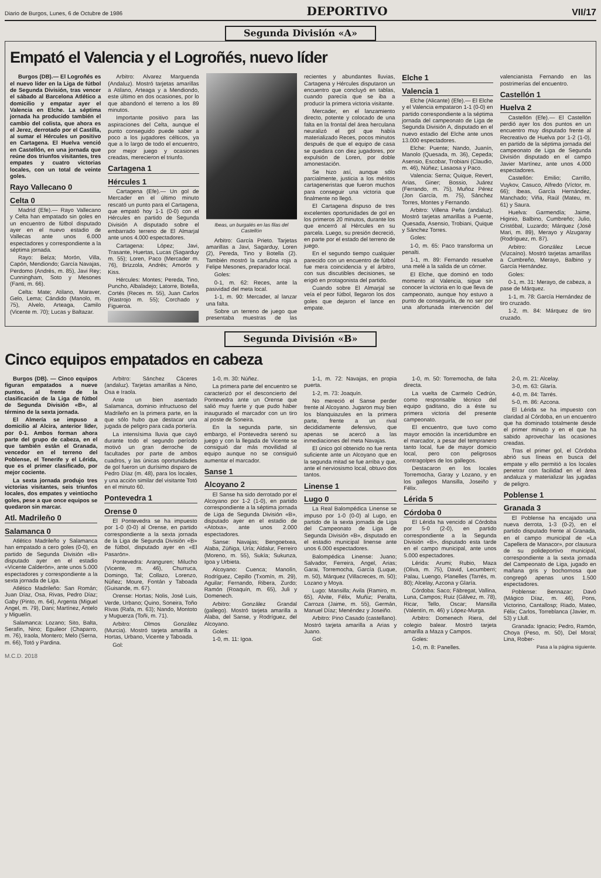Diario de Burgos, Lunes, 6 de Octubre de 1986 DEPORTIVO VII/17
Segunda División «A»
Empató el Valencia y el Logroñés, nuevo líder
Burgos (DB).— El Logroñés es el nuevo líder en la Liga de fútbol de Segunda División, tras vencer el sábado al Barcelona Atlético a domicilio y empatar ayer el Valencia en Elche. La séptima jornada ha producido también el cambio del colista, que ahora es el Jerez, derrotado por el Castilla, al sumar el Hércules un positivo en Cartagena. El Huelva venció en Castellón, en una jornada que reúne dos triunfos visitantes, tres empates y cuatro victorias locales, con un total de veinte goles.
Rayo Vallecano 0
Celta 0
Madrid (Efe).— Rayo Vallecano y Celta han empatado sin goles en un encuentro de fútbol disputado ayer en el nuevo estadio de Vallecas ante unos 6.000 espectadores y correspondiente a la séptima jornada.
Rayo: Belza; Morón, Villa, Capón, Mendiondo; García Navajas, Perdomo (Andrés, m. 85), Javi Rey; Cunningham, Soto y Mesones (Fanti, m. 66).
Celta: Mate; Atilano, Maraver, Gelo, Lema; Cándido (Manolo, m. 75), Alvelo, Arteaga, Camilo (Vicente m. 70); Lucas y Baltazar.
Arbitro: Alvarez Marguenda (Andaluz). Mostró tarjetas amarillas a Atilano, Arteaga y a Mendiondo, este último en dos ocasiones, por lo que abandonó el terreno a los 89 minutos.
Importante positivo para las aspiraciones del Celta, aunque el punto conseguido puede saber a poco a los jugadores célticos, ya que a lo largo de todo el encuentro, por mejor juego y ocasiones creadas, merecieron el triunfo.
Cartagena 1
Hércules 1
Cartagena (Efe).— Un gol de Mercader en el último minuto rescató un punto para el Cartagena, que empató hoy 1-1 (0-0) con el Hércules en partido de Segunda División A disputado sobre el embarrado terreno de El Almarjal ante unos 4.000 espectadores.
Cartagena: López; Javi, Trasante, Huertas, Lucas (Sagarduy m. 55); Loren, Paco (Mercader m. 76), Brizzola, Andrés; Amorós y Kiss.
Hércules: Montes; Pereda, Tino, Puncho, Albaladejo; Latorre, Botella, Cortés (Reces m. 55), Juan Carlos (Rastrojo m. 55); Corchado y Figueroa.
Ibeas, un burgalés en las filas del Castellón
Arbitro: García Prieto. Tarjetas amarillas a Javi, Sagarduy, Loren (2), Pereda, Tino y Botella (2). También mostró la cartulina roja a Felipe Mesones, preparador local.
Goles:
0-1, m. 62: Reces, ante la pasividad del meta local.
1-1, m. 90: Mercader, al lanzar una falta.
Sobre un terreno de juego que presentaba muestras de las recientes y abundantes lluvias, Cartagena y Hércules disputaron un encuentro que concluyó en tablas, cuando parecía que se iba a producir la primera victoria visitante.
Mercader, en el lanzamiento directo, potente y colocado de una falta en la frontal del área herculana neuralizó el gol que había materializado Reces, pocos minutos después de que el equipo de casa se quedara con diez jugadores, por expulsión de Loren, por doble amonestación.
Se hizo así, aunque sólo parcialmente, justicia a los méritos cartageneristas que fueron muchos para conseguir una victoria que finalmente no llegó.
El Cartagena dispuso de tres excelentes oportunidades de gol en los primeros 20 minutos, durante los que encerró al Hércules en su parcela. Luego, su presión decreció, en parte por el estado del terreno de juego.
En el segundo tiempo cualquier parecido con un encuentro de fútbol fue mera coincidencia y el árbitro, con sus discutibles decisiones, se erigió en protagonista del partido.
Cuando sobre El Almarjal se veía el peor fútbol, llegaron los dos goles que dejaron el lance en empate.
Elche 1
Valencia 1
Elche (Alicante) (Efe).— El Elche y el Valencia empataron 1-1 (0-0) en partido correspondiente a la séptima jornada del campeonato de Liga de Segunda División A, disputado en el nuevo estadio del Elche ante unos 13.000 espectadores.
Elche: Puente; Nando, Juanín, Manolo (Quesada, m. 36), Cepeda; Asensio, Escobar, Trobiani (Claudio, m. 46), Núñez; Lasaosa y Paco.
Valencia: Serna; Quique, Revert, Arias, Giner; Bossio, Juárez (Ferrando, m. 75), Muñoz Pérez (Jon García, m. 75), Sánchez Torres, Montes y Fernando.
Arbitro: Villena Peña (andaluz). Mostró tarjetas amarillas a Puente, Quesada, Asensio, Trobiani, Quique y Sánchez Torres.
Goles:
1-0, m. 65: Paco transforma un penalti.
1-1, m. 89: Fernando resuelve una melé a la salida de un córner.
El Elche, que dominó en todo momento al Valencia, sigue sin conocer la victoria en lo que lleva de campeonato, aunque hoy estuvo a punto de conseguirla, de no ser por una afortunada intervención del valencianista Fernando en las postrimerías del encuentro.
Castellón 1
Huelva 2
Castellón (Efe).— El Castellón perdió ayer los dos puntos en un encuentro muy disputado frente al Recreativo de Huelva por 1-2 (1-0), en partido de la séptima jornada del campeonato de Liga de Segunda División disputado en el campo Javier Martínez, ante unos 4.000 espectadores.
Castellón: Emilio; Carrillo, Vuykov, Casuco, Alfredo (Víctor, m. 66); Ibeas, García Hernández, Manchado; Viña, Raúl (Mateu, m. 61) y Saura.
Huelva: Garmendía; Jaime, Higinio, Balbino, Cumbreño; Julio, Cristóbal, Luzardo; Márquez (José Mari, m. 89), Merayo y Alzugaray (Rodríguez, m. 87).
Arbitro: González Lecue (Vizcaíno). Mostró tarjetas amarillas a Cumbreño, Merayo, Balbino y García Hernández.
Goles:
0-1, m. 31: Merayo, de cabeza, a pase de Márquez.
1-1, m. 78: García Hernández de tiro cruzado.
1-2, m. 84: Márquez de tiro cruzado.
Segunda División «B»
Cinco equipos empatados en cabeza
Burgos (DB). — Cinco equipos figuran empatados a nueve puntos, al frente de la clasificación de la Liga de fútbol de Segunda División «B», al término de la sexta jornada.
El Almería se impuso a domicilio al Alcira, anterior líder, por 0-1. Ambos forman ahora parte del grupo de cabeza, en el que también están el Granada, vencedor en el terreno del Poblense, el Tenerife y el Lérida, que es el primer clasificado, por mejor cociente.
La sexta jornada produjo tres victorias visitantes, seis triunfos locales, dos empates y veintiocho goles, pese a que once equipos se quedaron sin marcar.
Atl. Madrileño 0
Salamanca 0
Atlético Madrileño y Salamanca han empatado a cero goles (0-0), en partido de Segunda División «B» disputado ayer en el estadio «Vicente Calderón», ante unos 5.000 espectadores y correspondiente a la sexta jornada de Liga.
Atlético Madrileño: San Román; Juan Díaz, Osa, Rivas, Pedro Díaz; Gaby (Pinto, m. 64), Argenta (Miguel Angel, m. 79), Dani; Martínez, Antelo y Miguelín.
Salamanca: Lozano; Sito, Balta, Serafín, Nino; Eguileor (Chaparro, m. 76), Iraola, Montero; Melo (Serna, m. 66), Totó y Pardina.
Arbitro: Sánchez Cáceres (andaluz). Tarjetas amarillas a Nino, Osa e Iraola.
Ante un bien asentado Salamanca, dominio infructuoso del Madrileño en la primera parte, en la que sólo hubo que destacar una jugada de peligro para cada portería.
La intensísima lluvia que cayó durante todo el segundo período motivó un gran derroche de facultades por parte de ambos cuadros, y las únicas oportunidades de gol fueron un durísimo disparo de Pedro Díaz (m. 48), para los locales, y una acción similar del visitante Totó en el minuto 60.
Pontevedra 1
Orense 0
El Pontevedra se ha impuesto por 1-0 (0-0) al Orense, en partido correspondiente a la sexta jornada de la Liga de Segunda División «B» de fútbol, disputado ayer en «El Pasarón».
Pontevedra: Aranguren; Milucho (Vicente, m. 46), Churruca, Domingo, Tal; Collazo, Lorenzo, Núñez; Moure, Fontán y Taboada (Guisande, m. 67).
Orense: Hortas; Nolis, José Luis, Verde, Urbano; Quino, Soneira, Toño Rivas (Rafa, m. 63); Nando, Montoto y Muguerza (Toñi, m. 71).
Arbitro: Olmos González (Murcia). Mostró tarjeta amarilla a Hortas, Urbano, Vicente y Taboada.
Gol:
1-0, m. 30: Núñez.
La primera parte del encuentro se caracterizó por el desconcierto del Pontevedra ante un Orense que salió muy fuerte y que pudo haber inaugurado el marcador con un tiro al poste de Soneira.
En la segunda parte, sin embargo, el Pontevedra serenó su juego y con la llegada de Vicente se consiguió dar más movilidad al equipo aunque no se consiguió aumentar el marcador.
Sanse 1
Alcoyano 2
El Sanse ha sido derrotado por el Alcoyano por 1-2 (1-0), en partido correspondiente a la séptima jornada de Liga de Segunda División «B», disputado ayer en el estadio de «Atotxa», ante unos 2.000 espectadores.
Sanse: Navajas; Bengoetxea, Alaba, Zúñiga, Uría; Aldalur, Ferreiro (Moreno, m. 55), Sukía; Sukunza, Igoa y Urbieta.
Alcoyano: Cuenca; Manolín, Rodríguez, Cepillo (Txomín, m. 29), Aguilar; Fernando, Ribera, Zurdo; Ramón (Roaquín, m. 65), Juli y Domenech.
Arbitro: González Grandal (gallego). Mostró tarjeta amarilla a Alaba, del Sanse, y Rodríguez, del Alcoyano.
Goles:
1-0, m. 11: Igoa.
1-1, m. 72: Navajas, en propia puerta.
1-2, m. 73: Joaquín.
No mereció el Sanse perder frente al Alcoyano. Jugaron muy bien los blanquiazules en la primera parte, frente a un rival decididamente defensivo, que apenas se acercó a las inmediaciones del meta Navajas.
El único gol obtenido no fue renta suficiente ante un Alcoyano que en la segunda mitad se fue arriba y que, ante el nerviosismo local, obtuvo dos tantos.
Linense 1
Lugo 0
La Real Balompédica Linense se impuso por 1-0 (0-0) al Lugo, en partido de la sexta jornada de Liga del Campeonato de Liga de Segunda División «B», disputado en el estadio municipal linense ante unos 6.000 espectadores.
Balompédica Linense: Juano; Salvador, Ferreira, Angel, Arias; Garai, Torremocha, García (Luque, m. 50), Márquez (Villacreces, m. 50); Lozano y Moya.
Lugo: Mansilla; Avila (Ramiro, m. 65), Alvite, Félix, Muñiz; Peralta, Carroza (Jaime, m. 55), Germán, Manuel Díaz; Menéndez y Joseiño.
Arbitro: Pino Casado (castellano). Mostró tarjeta amarilla a Arias y Juano.
Gol:
1-0, m. 50: Torremocha, de falta directa.
La vuelta de Carmelo Cedrún, como responsable técnico del equipo gaditano, dio a éste su primera victoria del presente campeonato.
El encuentro, que tuvo como mayor emoción la incertidumbre en el marcador, a pesar del tempranero tanto local, fue de mayor domicio local, pero con peligrosos contragolpes de los gallegos.
Destacaron en los locales Torremocha, Garay y Lozano, y en los gallegos Mansilla, Joseiño y Félix.
Lérida 5
Córdoba 0
El Lérida ha vencido al Córdoba por 5-0 (2-0), en partido correspondiente a la Segunda División «B», disputado esta tarde en el campo municipal, ante unos 5.000 espectadores.
Lérida: Arumi; Rubio, Maza (Oliva, m. 75), David, Lecumberri; Palau, Luengo, Planelles (Tarrés, m. 80); Alcelay, Azcona y Glaría.
Córdoba: Saco; Fábregat, Vallina, Luna, Campos; Ruiz (Gálvez, m. 78), Ricar, Tello, Oscar; Mansilla (Valentín, m. 46) y López-Murga.
Arbitro: Domenech Riera, del colegio balear. Mostró tarjeta amarilla a Maza y Campos.
Goles:
1-0, m. 8: Panelles.
2-0, m. 21: Alcelay.
3-0, m. 63: Glaría.
4-0, m. 84: Tarrés.
5-0, m. 86: Azcona.
El Lérida se ha impuesto con claridad al Córdoba, en un encuentro que ha dominado totalmente desde el primer minuto y en el que ha sabido aprovechar las ocasiones creadas.
Tras el primer gol, el Córdoba abrió sus líneas en busca del empate y ello permitió a los locales penetrar con facilidad en el área andaluza y materializar las jugadas de peligro.
Poblense 1
Granada 3
El Poblense ha encajado una nueva derrota, 1-3 (0-2), en el partido disputado frente al Granada, en el campo municipal de «La Capellera de Manacor», por clausura de su polideportivo municipal, correspondiente a la sexta jornada del Campeonato de Liga, jugado en mañana gris y bochornosa que congregó apenas unos 1.500 espectadores.
Poblense: Bennazar; Davó (Mágico Díaz, m. 46), Pons, Victorino, Cantallosp; Riado, Mateo, Félix; Carlos, Torreblanca (Javier, m. 53) y Llull.
Granada: Ignacio; Pedro, Ramón, Choya (Peso, m. 50), Del Moral; Lina, Rober-
Pasa a la página siguiente.
M.C.D. 2018